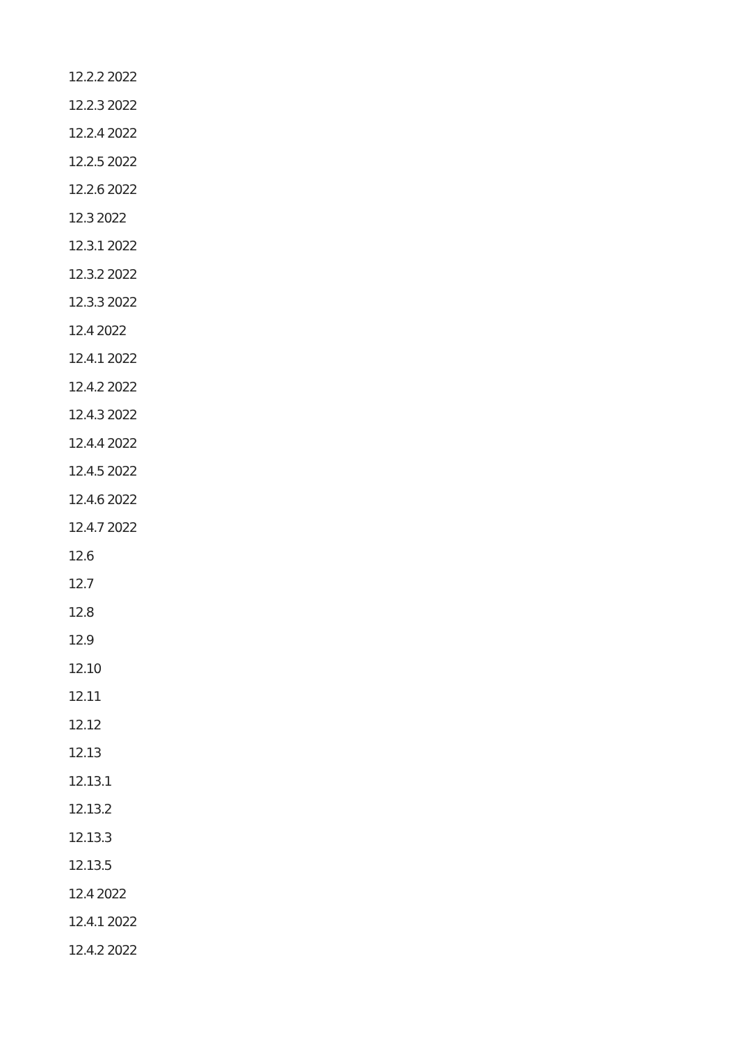12.2.2 2022
12.2.3 2022
12.2.4 2022
12.2.5 2022
12.2.6 2022
12.3 2022
12.3.1 2022
12.3.2 2022
12.3.3 2022
12.4 2022
12.4.1 2022
12.4.2 2022
12.4.3 2022
12.4.4 2022
12.4.5 2022
12.4.6 2022
12.4.7 2022
12.6
12.7
12.8
12.9
12.10
12.11
12.12
12.13
12.13.1
12.13.2
12.13.3
12.13.5
12.4 2022
12.4.1 2022
12.4.2 2022